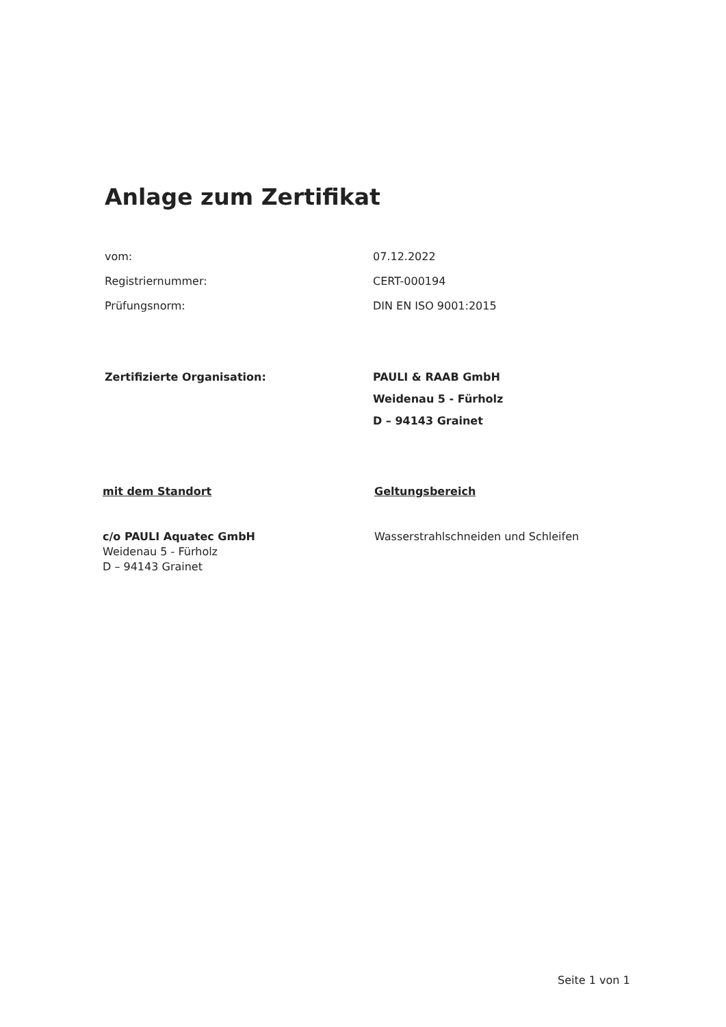Anlage zum Zertifikat
vom: 07.12.2022
Registriernummer: CERT-000194
Prüfungsnorm: DIN EN ISO 9001:2015
Zertifizierte Organisation: PAULI & RAAB GmbH
Weidenau 5 - Fürholz
D – 94143 Grainet
mit dem Standort Geltungsbereich
c/o PAULI Aquatec GmbH
Weidenau 5 - Fürholz
D – 94143 Grainet
Wasserstrahlschneiden und Schleifen
Seite 1 von 1